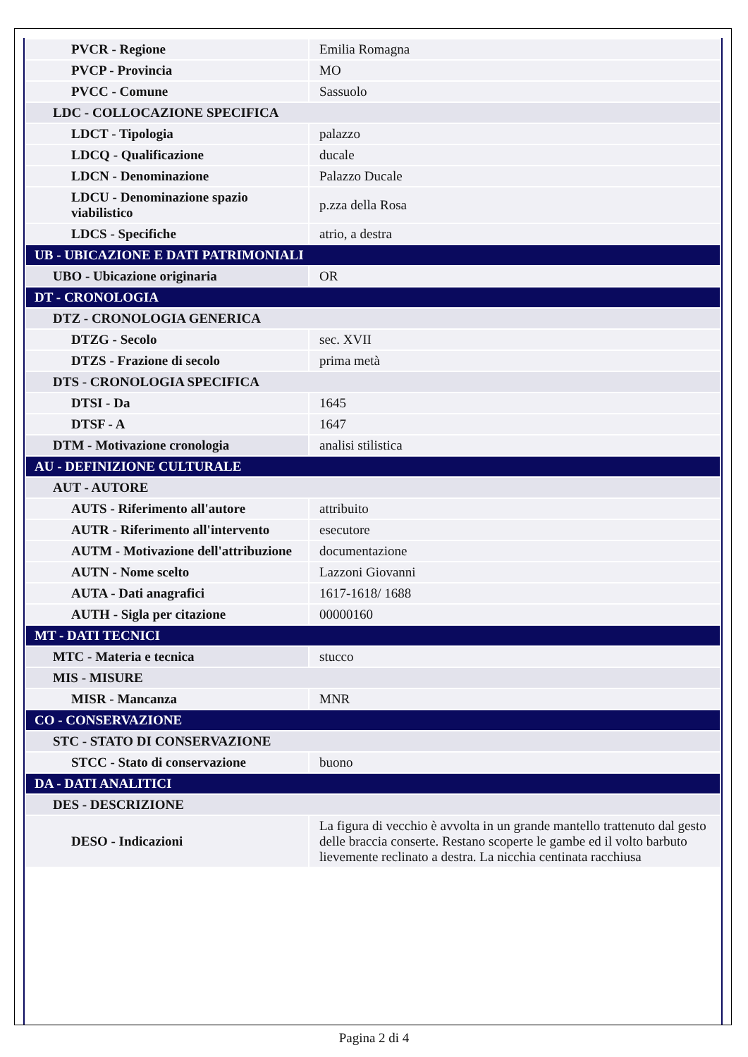| PVCR - Regione | Emilia Romagna |
| PVCP - Provincia | MO |
| PVCC - Comune | Sassuolo |
| LDC - COLLOCAZIONE SPECIFICA | |
| LDCT - Tipologia | palazzo |
| LDCQ - Qualificazione | ducale |
| LDCN - Denominazione | Palazzo Ducale |
| LDCU - Denominazione spazio viabilistico | p.zza della Rosa |
| LDCS - Specifiche | atrio, a destra |
| UB - UBICAZIONE E DATI PATRIMONIALI | |
| UBO - Ubicazione originaria | OR |
| DT - CRONOLOGIA | |
| DTZ - CRONOLOGIA GENERICA | |
| DTZG - Secolo | sec. XVII |
| DTZS - Frazione di secolo | prima metà |
| DTS - CRONOLOGIA SPECIFICA | |
| DTSI - Da | 1645 |
| DTSF - A | 1647 |
| DTM - Motivazione cronologia | analisi stilistica |
| AU - DEFINIZIONE CULTURALE | |
| AUT - AUTORE | |
| AUTS - Riferimento all'autore | attribuito |
| AUTR - Riferimento all'intervento | esecutore |
| AUTM - Motivazione dell'attribuzione | documentazione |
| AUTN - Nome scelto | Lazzoni Giovanni |
| AUTA - Dati anagrafici | 1617-1618/ 1688 |
| AUTH - Sigla per citazione | 00000160 |
| MT - DATI TECNICI | |
| MTC - Materia e tecnica | stucco |
| MIS - MISURE | |
| MISR - Mancanza | MNR |
| CO - CONSERVAZIONE | |
| STC - STATO DI CONSERVAZIONE | |
| STCC - Stato di conservazione | buono |
| DA - DATI ANALITICI | |
| DES - DESCRIZIONE | |
| DESO - Indicazioni | La figura di vecchio è avvolta in un grande mantello trattenuto dal gesto delle braccia conserte. Restano scoperte le gambe ed il volto barbuto lievemente reclinato a destra. La nicchia centinata racchiusa |
Pagina 2 di 4